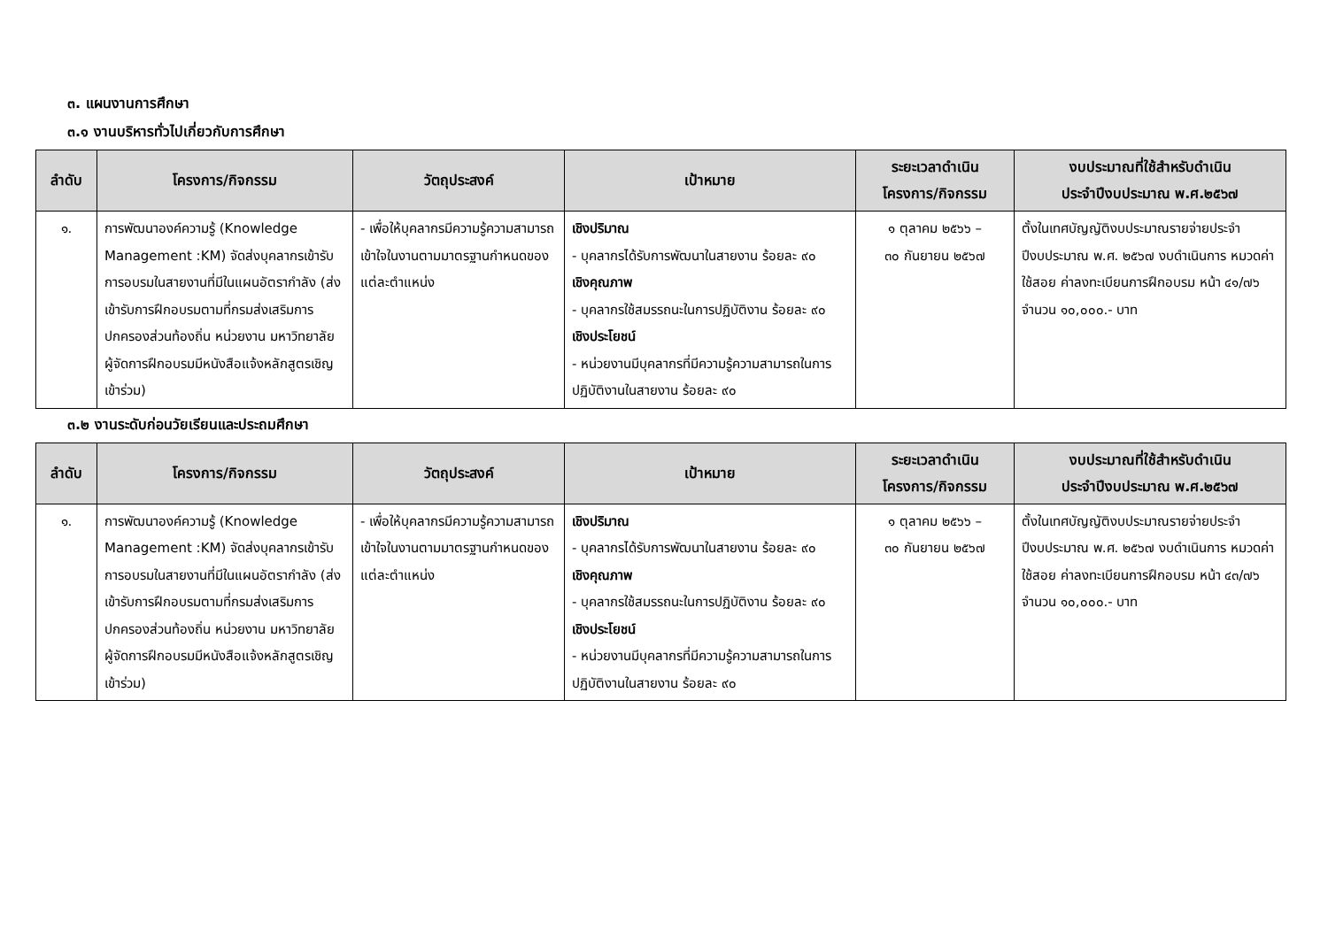๓. แผนงานการศึกษา
๓.๑ งานบริหารทั่วไปเกี่ยวกับการศึกษา
| ลำดับ | โครงการ/กิจกรรม | วัตถุประสงค์ | เป้าหมาย | ระยะเวลาดำเนิน โครงการ/กิจกรรม | งบประมาณที่ใช้สำหรับดำเนิน ประจำปีงบประมาณ พ.ศ.๒๕๖๗ |
| --- | --- | --- | --- | --- | --- |
| ๑. | การพัฒนาองค์ความรู้ (Knowledge Management :KM) จัดส่งบุคลากรเข้ารับการอบรมในสายงานที่มีในแผนอัตรากำลัง (ส่งเข้ารับการฝึกอบรมตามที่กรมส่งเสริมการปกครองส่วนท้องถิ่น หน่วยงาน มหาวิทยาลัย ผู้จัดการฝึกอบรมมีหนังสือแจ้งหลักสูตรเชิญเข้าร่วม) | - เพื่อให้บุคลากรมีความรู้ความสามารถ เข้าใจในงานตามมาตรฐานกำหนดของแต่ละตำแหน่ง | เชิงปริมาณ - บุคลากรได้รับการพัฒนาในสายงาน ร้อยละ ๙๐ เชิงคุณภาพ - บุคลากรใช้สมรรถนะในการปฏิบัติงาน ร้อยละ ๙๐ เชิงประโยชน์ - หน่วยงานมีบุคลากรที่มีความรู้ความสามารถในการปฏิบัติงานในสายงาน ร้อยละ ๙๐ | ๑ ตุลาคม ๒๕๖๖ – ๓๐ กันยายน ๒๕๖๗ | ตั้งในเทศบัญญัติงบประมาณรายจ่ายประจำปีงบประมาณ พ.ศ. ๒๕๖๗ งบดำเนินการ หมวดค่าใช้สอย ค่าลงทะเบียนการฝึกอบรม หน้า ๔๑/๗๖ จำนวน ๑๐,๐๐๐.- บาท |
๓.๒ งานระดับก่อนวัยเรียนและประถมศึกษา
| ลำดับ | โครงการ/กิจกรรม | วัตถุประสงค์ | เป้าหมาย | ระยะเวลาดำเนิน โครงการ/กิจกรรม | งบประมาณที่ใช้สำหรับดำเนิน ประจำปีงบประมาณ พ.ศ.๒๕๖๗ |
| --- | --- | --- | --- | --- | --- |
| ๑. | การพัฒนาองค์ความรู้ (Knowledge Management :KM) จัดส่งบุคลากรเข้ารับการอบรมในสายงานที่มีในแผนอัตรากำลัง (ส่งเข้ารับการฝึกอบรมตามที่กรมส่งเสริมการปกครองส่วนท้องถิ่น หน่วยงาน มหาวิทยาลัย ผู้จัดการฝึกอบรมมีหนังสือแจ้งหลักสูตรเชิญเข้าร่วม) | - เพื่อให้บุคลากรมีความรู้ความสามารถ เข้าใจในงานตามมาตรฐานกำหนดของแต่ละตำแหน่ง | เชิงปริมาณ - บุคลากรได้รับการพัฒนาในสายงาน ร้อยละ ๙๐ เชิงคุณภาพ - บุคลากรใช้สมรรถนะในการปฏิบัติงาน ร้อยละ ๙๐ เชิงประโยชน์ - หน่วยงานมีบุคลากรที่มีความรู้ความสามารถในการปฏิบัติงานในสายงาน ร้อยละ ๙๐ | ๑ ตุลาคม ๒๕๖๖ – ๓๐ กันยายน ๒๕๖๗ | ตั้งในเทศบัญญัติงบประมาณรายจ่ายประจำปีงบประมาณ พ.ศ. ๒๕๖๗ งบดำเนินการ หมวดค่าใช้สอย ค่าลงทะเบียนการฝึกอบรม หน้า ๔๓/๗๖ จำนวน ๑๐,๐๐๐.- บาท |